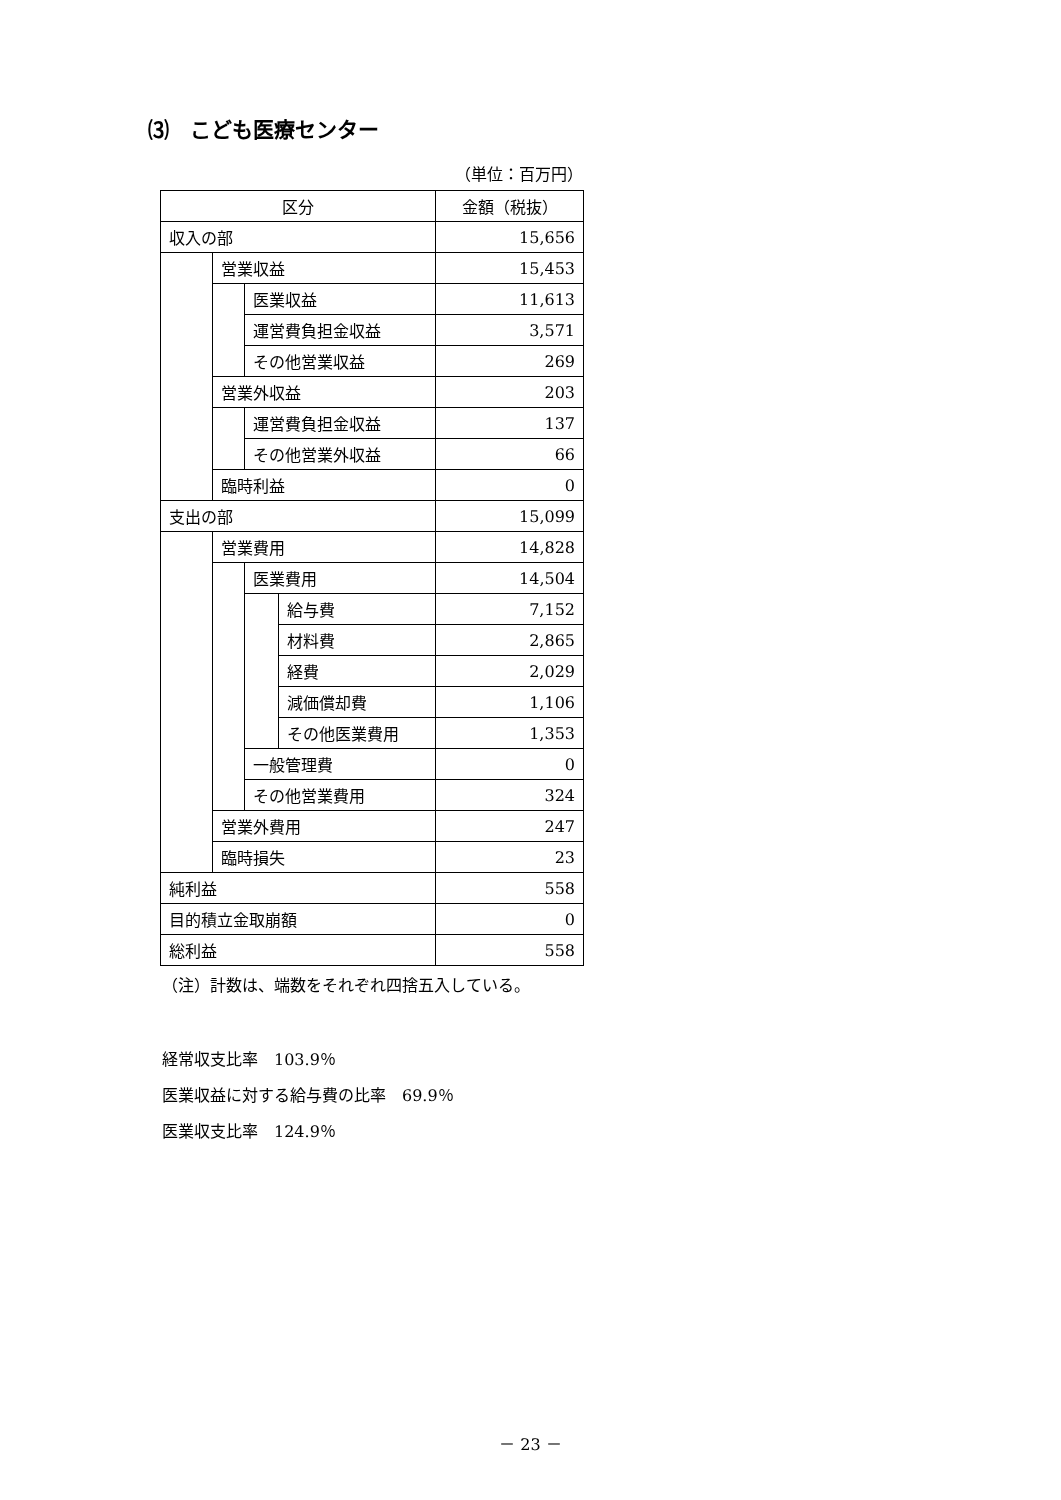⑶　こども医療センター
（単位：百万円）
| 区分 | | | | 金額（税抜） |
| 収入の部 | | | | 15,656 |
| | 営業収益 | | | 15,453 |
| | | 医業収益 | | 11,613 |
| | | 運営費負担金収益 | | 3,571 |
| | | その他営業収益 | | 269 |
| | 営業外収益 | | | 203 |
| | | 運営費負担金収益 | | 137 |
| | | その他営業外収益 | | 66 |
| | 臨時利益 | | | 0 |
| 支出の部 | | | | 15,099 |
| | 営業費用 | | | 14,828 |
| | | 医業費用 | | 14,504 |
| | | | 給与費 | 7,152 |
| | | | 材料費 | 2,865 |
| | | | 経費 | 2,029 |
| | | | 減価償却費 | 1,106 |
| | | | その他医業費用 | 1,353 |
| | | 一般管理費 | | 0 |
| | | その他営業費用 | | 324 |
| | 営業外費用 | | | 247 |
| | 臨時損失 | | | 23 |
| 純利益 | | | | 558 |
| 目的積立金取崩額 | | | | 0 |
| 総利益 | | | | 558 |
（注）計数は、端数をそれぞれ四捨五入している。
経常収支比率　103.9％
医業収益に対する給与費の比率　69.9％
医業収支比率　124.9％
－ 23 －